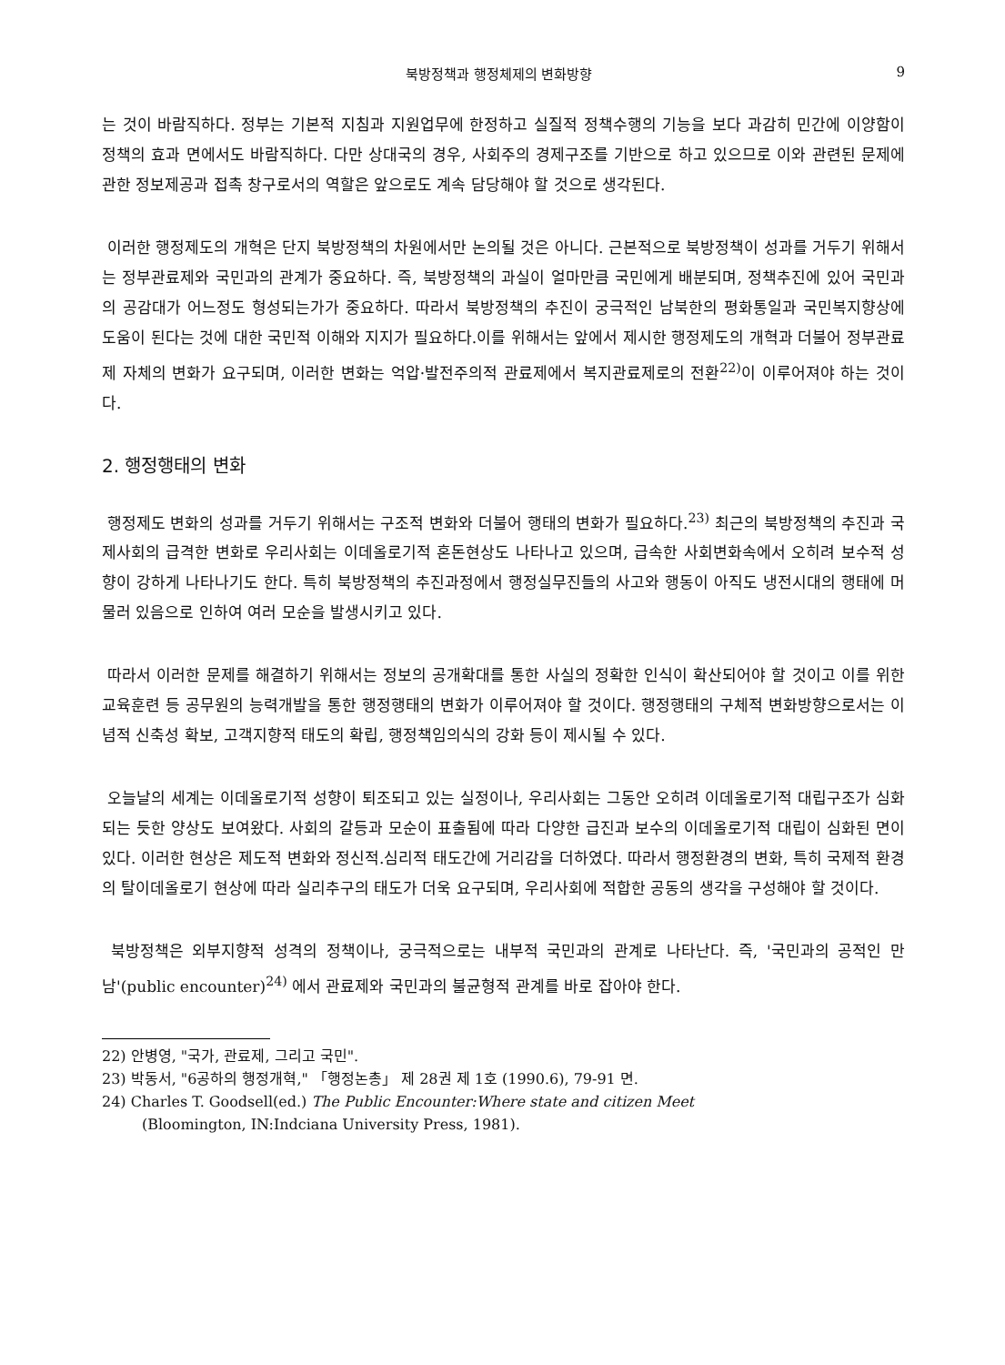북방정책과 행정체제의 변화방향 9
는 것이 바람직하다. 정부는 기본적 지침과 지원업무에 한정하고 실질적 정책수행의 기능을 보다 과감히 민간에 이양함이 정책의 효과 면에서도 바람직하다. 다만 상대국의 경우, 사회주의 경제구조를 기반으로 하고 있으므로 이와 관련된 문제에 관한 정보제공과 접촉 창구로서의 역할은 앞으로도 계속 담당해야 할 것으로 생각된다.
이러한 행정제도의 개혁은 단지 북방정책의 차원에서만 논의될 것은 아니다. 근본적으로 북방정책이 성과를 거두기 위해서는 정부관료제와 국민과의 관계가 중요하다. 즉, 북방정책의 과실이 얼마만큼 국민에게 배분되며, 정책추진에 있어 국민과의 공감대가 어느정도 형성되는가가 중요하다. 따라서 북방정책의 추진이 궁극적인 남북한의 평화통일과 국민복지향상에 도움이 된다는 것에 대한 국민적 이해와 지지가 필요하다.이를 위해서는 앞에서 제시한 행정제도의 개혁과 더불어 정부관료제 자체의 변화가 요구되며, 이러한 변화는 억압·발전주의적 관료제에서 복지관료제로의 전환<sup>22)</sup>이 이루어져야 하는 것이다.
2. 행정행태의 변화
행정제도 변화의 성과를 거두기 위해서는 구조적 변화와 더불어 행태의 변화가 필요하다.<sup>23)</sup> 최근의 북방정책의 추진과 국제사회의 급격한 변화로 우리사회는 이데올로기적 혼돈현상도 나타나고 있으며, 급속한 사회변화속에서 오히려 보수적 성향이 강하게 나타나기도 한다. 특히 북방정책의 추진과정에서 행정실무진들의 사고와 행동이 아직도 냉전시대의 행태에 머물러 있음으로 인하여 여러 모순을 발생시키고 있다.
따라서 이러한 문제를 해결하기 위해서는 정보의 공개확대를 통한 사실의 정확한 인식이 확산되어야 할 것이고 이를 위한 교육훈련 등 공무원의 능력개발을 통한 행정행태의 변화가 이루어져야 할 것이다. 행정행태의 구체적 변화방향으로서는 이념적 신축성 확보, 고객지향적 태도의 확립, 행정책임의식의 강화 등이 제시될 수 있다.
오늘날의 세계는 이데올로기적 성향이 퇴조되고 있는 실정이나, 우리사회는 그동안 오히려 이데올로기적 대립구조가 심화되는 듯한 양상도 보여왔다. 사회의 갈등과 모순이 표출됨에 따라 다양한 급진과 보수의 이데올로기적 대립이 심화된 면이 있다. 이러한 현상은 제도적 변화와 정신적.심리적 태도간에 거리감을 더하였다. 따라서 행정환경의 변화, 특히 국제적 환경의 탈이데올로기 현상에 따라 실리추구의 태도가 더욱 요구되며, 우리사회에 적합한 공동의 생각을 구성해야 할 것이다.
북방정책은 외부지향적 성격의 정책이나, 궁극적으로는 내부적 국민과의 관계로 나타난다. 즉, '국민과의 공적인 만남'(public encounter)<sup>24)</sup> 에서 관료제와 국민과의 불균형적 관계를 바로 잡아야 한다.
22) 안병영, "국가, 관료제, 그리고 국민".
23) 박동서, "6공하의 행정개혁," 「행정논총」 제 28권 제 1호 (1990.6), 79-91 면.
24) Charles T. Goodsell(ed.) The Public Encounter:Where state and citizen Meet
(Bloomington, IN:Indciana University Press, 1981).